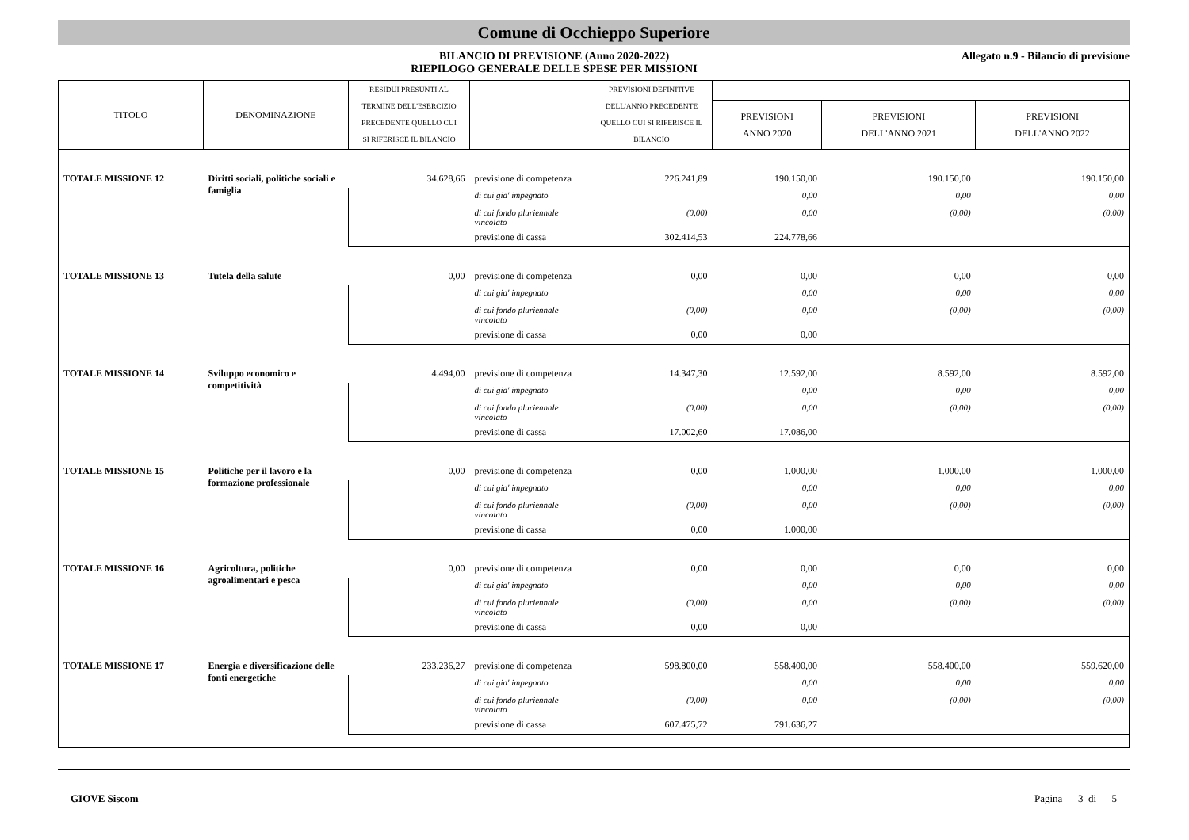Comune di Occhieppo Superiore
BILANCIO DI PREVISIONE (Anno 2020-2022)
RIEPILOGO GENERALE DELLE SPESE PER MISSIONI
Allegato n.9 - Bilancio di previsione
| TITOLO | DENOMINAZIONE | RESIDUI PRESUNTI AL TERMINE DELL'ESERCIZIO PRECEDENTE QUELLO CUI SI RIFERISCE IL BILANCIO | | PREVISIONI DEFINITIVE DELL'ANNO PRECEDENTE QUELLO CUI SI RIFERISCE IL BILANCIO | | | |
| --- | --- | --- | --- | --- | --- | --- | --- |
| | | | | | PREVISIONI ANNO 2020 | PREVISIONI DELL'ANNO 2021 | PREVISIONI DELL'ANNO 2022 |
| TOTALE MISSIONE 12 | Diritti sociali, politiche sociali e famiglia | 34.628,66 | previsione di competenza | 226.241,89 | 190.150,00 | 190.150,00 | 190.150,00 |
| | | | di cui gia' impegnato | | 0,00 | 0,00 | 0,00 |
| | | | di cui fondo pluriennale vincolato | (0,00) | 0,00 | (0,00) | (0,00) |
| | | | previsione di cassa | 302.414,53 | 224.778,66 | | |
| TOTALE MISSIONE 13 | Tutela della salute | 0,00 | previsione di competenza | 0,00 | 0,00 | 0,00 | 0,00 |
| | | | di cui gia' impegnato | | 0,00 | 0,00 | 0,00 |
| | | | di cui fondo pluriennale vincolato | (0,00) | 0,00 | (0,00) | (0,00) |
| | | | previsione di cassa | 0,00 | 0,00 | | |
| TOTALE MISSIONE 14 | Sviluppo economico e competitività | 4.494,00 | previsione di competenza | 14.347,30 | 12.592,00 | 8.592,00 | 8.592,00 |
| | | | di cui gia' impegnato | | 0,00 | 0,00 | 0,00 |
| | | | di cui fondo pluriennale vincolato | (0,00) | 0,00 | (0,00) | (0,00) |
| | | | previsione di cassa | 17.002,60 | 17.086,00 | | |
| TOTALE MISSIONE 15 | Politiche per il lavoro e la formazione professionale | 0,00 | previsione di competenza | 0,00 | 1.000,00 | 1.000,00 | 1.000,00 |
| | | | di cui gia' impegnato | | 0,00 | 0,00 | 0,00 |
| | | | di cui fondo pluriennale vincolato | (0,00) | 0,00 | (0,00) | (0,00) |
| | | | previsione di cassa | 0,00 | 1.000,00 | | |
| TOTALE MISSIONE 16 | Agricoltura, politiche agroalimentari e pesca | 0,00 | previsione di competenza | 0,00 | 0,00 | 0,00 | 0,00 |
| | | | di cui gia' impegnato | | 0,00 | 0,00 | 0,00 |
| | | | di cui fondo pluriennale vincolato | (0,00) | 0,00 | (0,00) | (0,00) |
| | | | previsione di cassa | 0,00 | 0,00 | | |
| TOTALE MISSIONE 17 | Energia e diversificazione delle fonti energetiche | 233.236,27 | previsione di competenza | 598.800,00 | 558.400,00 | 558.400,00 | 559.620,00 |
| | | | di cui gia' impegnato | | 0,00 | 0,00 | 0,00 |
| | | | di cui fondo pluriennale vincolato | (0,00) | 0,00 | (0,00) | (0,00) |
| | | | previsione di cassa | 607.475,72 | 791.636,27 | | |
GIOVE Siscom Pagina 3 di 5